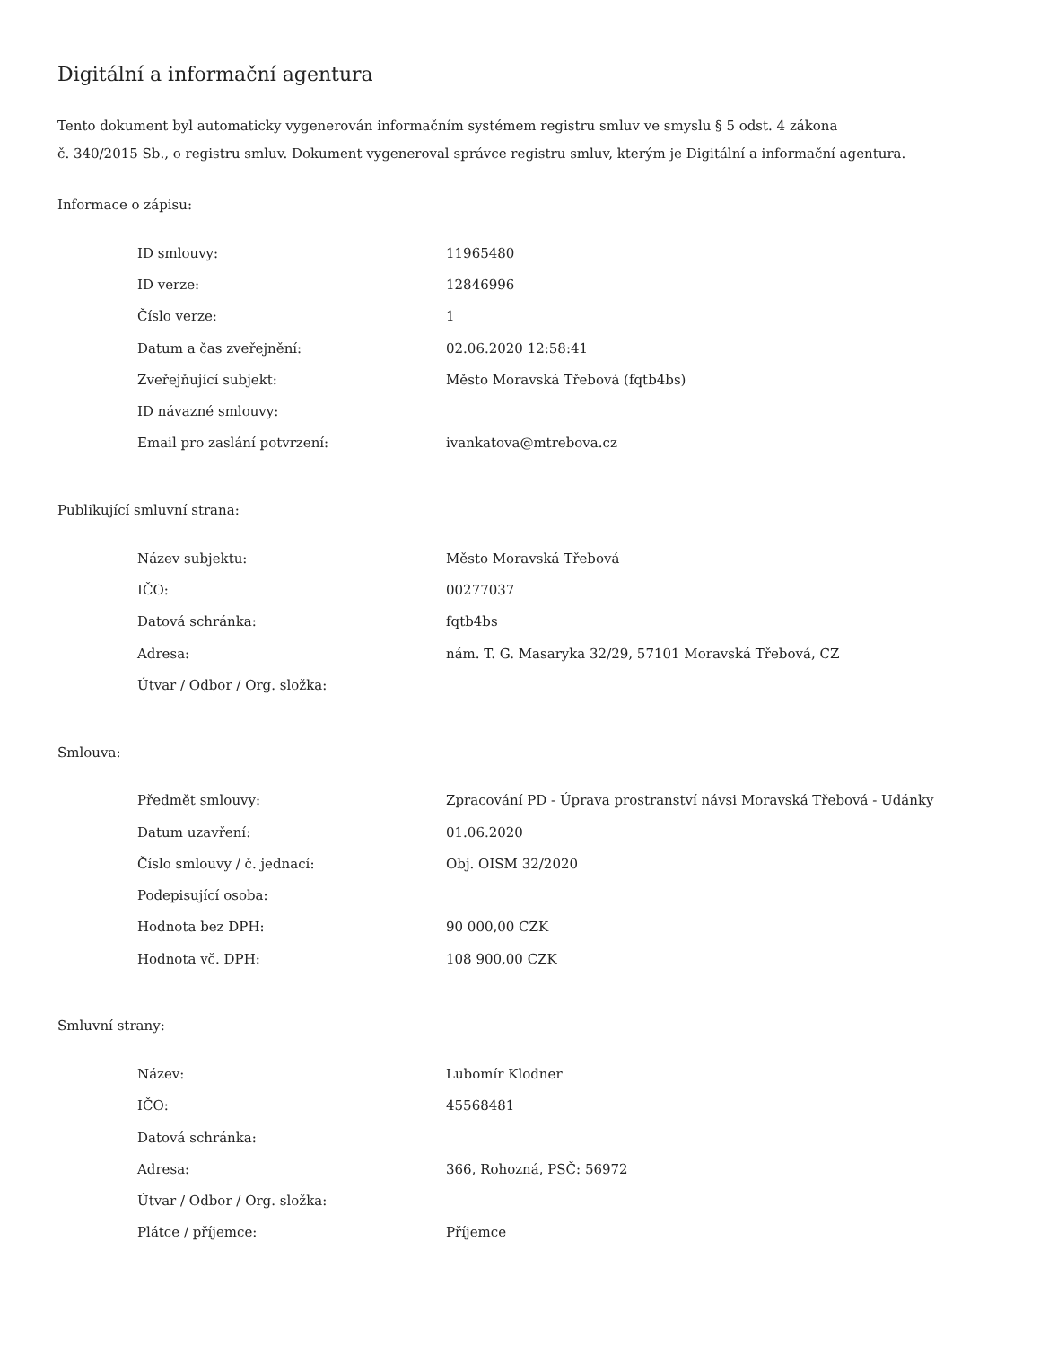Digitální a informační agentura
Tento dokument byl automaticky vygenerován informačním systémem registru smluv ve smyslu § 5 odst. 4 zákona
č. 340/2015 Sb., o registru smluv. Dokument vygeneroval správce registru smluv, kterým je Digitální a informační agentura.
Informace o zápisu:
| ID smlouvy: | 11965480 |
| ID verze: | 12846996 |
| Číslo verze: | 1 |
| Datum a čas zveřejnění: | 02.06.2020 12:58:41 |
| Zveřejňující subjekt: | Město Moravská Třebová (fqtb4bs) |
| ID návazné smlouvy: | |
| Email pro zaslání potvrzení: | ivankatova@mtrebova.cz |
Publikující smluvní strana:
| Název subjektu: | Město Moravská Třebová |
| IČO: | 00277037 |
| Datová schránka: | fqtb4bs |
| Adresa: | nám. T. G. Masaryka 32/29, 57101 Moravská Třebová, CZ |
| Útvar / Odbor / Org. složka: | |
Smlouva:
| Předmět smlouvy: | Zpracování PD - Úprava prostranství návsi Moravská Třebová - Udánky |
| Datum uzavření: | 01.06.2020 |
| Číslo smlouvy / č. jednací: | Obj. OISM 32/2020 |
| Podepisující osoba: | |
| Hodnota bez DPH: | 90 000,00 CZK |
| Hodnota vč. DPH: | 108 900,00 CZK |
Smluvní strany:
| Název: | Lubomír Klodner |
| IČO: | 45568481 |
| Datová schránka: | |
| Adresa: | 366, Rohozná, PSČ: 56972 |
| Útvar / Odbor / Org. složka: | |
| Plátce / příjemce: | Příjemce |